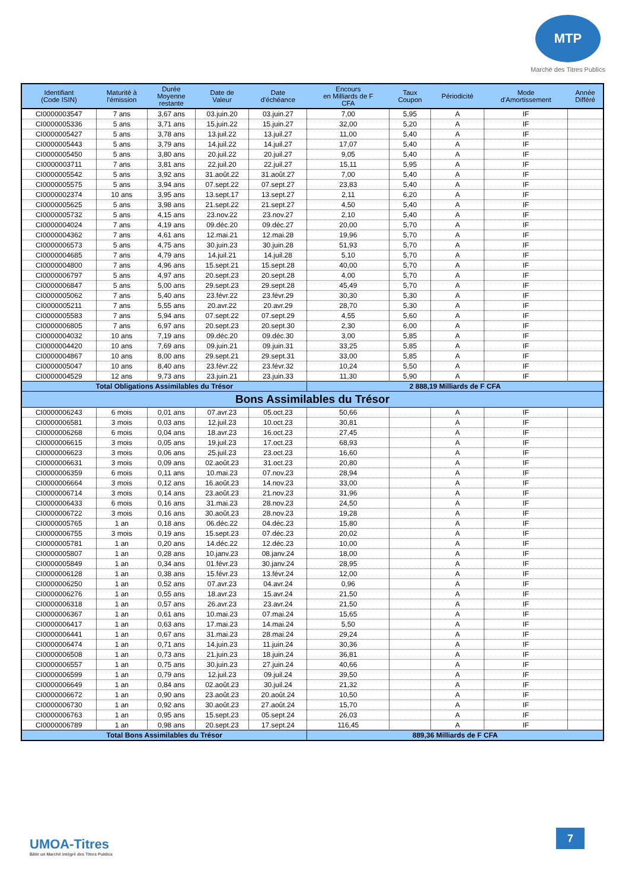MTP
Marché des Titres Publics
| Identifiant (Code ISIN) | Maturité à l'émission | Durée Moyenne restante | Date de Valeur | Date d'échéance | Encours en Milliards de F CFA | Taux Coupon | Périodicité | Mode d'Amortissement | Année Différé |
| --- | --- | --- | --- | --- | --- | --- | --- | --- | --- |
| CI0000003547 | 7 ans | 3,67 ans | 03.juin.20 | 03.juin.27 | 7,00 | 5,95 | A | IF | |
| CI0000005336 | 5 ans | 3,71 ans | 15.juin.22 | 15.juin.27 | 32,00 | 5,20 | A | IF | |
| CI0000005427 | 5 ans | 3,78 ans | 13.juil.22 | 13.juil.27 | 11,00 | 5,40 | A | IF | |
| CI0000005443 | 5 ans | 3,79 ans | 14.juil.22 | 14.juil.27 | 17,07 | 5,40 | A | IF | |
| CI0000005450 | 5 ans | 3,80 ans | 20.juil.22 | 20.juil.27 | 9,05 | 5,40 | A | IF | |
| CI0000003711 | 7 ans | 3,81 ans | 22.juil.20 | 22.juil.27 | 15,11 | 5,95 | A | IF | |
| CI0000005542 | 5 ans | 3,92 ans | 31.août.22 | 31.août.27 | 7,00 | 5,40 | A | IF | |
| CI0000005575 | 5 ans | 3,94 ans | 07.sept.22 | 07.sept.27 | 23,83 | 5,40 | A | IF | |
| CI0000002374 | 10 ans | 3,95 ans | 13.sept.17 | 13.sept.27 | 2,11 | 6,20 | A | IF | |
| CI0000005625 | 5 ans | 3,98 ans | 21.sept.22 | 21.sept.27 | 4,50 | 5,40 | A | IF | |
| CI0000005732 | 5 ans | 4,15 ans | 23.nov.22 | 23.nov.27 | 2,10 | 5,40 | A | IF | |
| CI0000004024 | 7 ans | 4,19 ans | 09.déc.20 | 09.déc.27 | 20,00 | 5,70 | A | IF | |
| CI0000004362 | 7 ans | 4,61 ans | 12.mai.21 | 12.mai.28 | 19,96 | 5,70 | A | IF | |
| CI0000006573 | 5 ans | 4,75 ans | 30.juin.23 | 30.juin.28 | 51,93 | 5,70 | A | IF | |
| CI0000004685 | 7 ans | 4,79 ans | 14.juil.21 | 14.juil.28 | 5,10 | 5,70 | A | IF | |
| CI0000004800 | 7 ans | 4,96 ans | 15.sept.21 | 15.sept.28 | 40,00 | 5,70 | A | IF | |
| CI0000006797 | 5 ans | 4,97 ans | 20.sept.23 | 20.sept.28 | 4,00 | 5,70 | A | IF | |
| CI0000006847 | 5 ans | 5,00 ans | 29.sept.23 | 29.sept.28 | 45,49 | 5,70 | A | IF | |
| CI0000005062 | 7 ans | 5,40 ans | 23.févr.22 | 23.févr.29 | 30,30 | 5,30 | A | IF | |
| CI0000005211 | 7 ans | 5,55 ans | 20.avr.22 | 20.avr.29 | 28,70 | 5,30 | A | IF | |
| CI0000005583 | 7 ans | 5,94 ans | 07.sept.22 | 07.sept.29 | 4,55 | 5,60 | A | IF | |
| CI0000006805 | 7 ans | 6,97 ans | 20.sept.23 | 20.sept.30 | 2,30 | 6,00 | A | IF | |
| CI0000004032 | 10 ans | 7,19 ans | 09.déc.20 | 09.déc.30 | 3,00 | 5,85 | A | IF | |
| CI0000004420 | 10 ans | 7,69 ans | 09.juin.21 | 09.juin.31 | 33,25 | 5,85 | A | IF | |
| CI0000004867 | 10 ans | 8,00 ans | 29.sept.21 | 29.sept.31 | 33,00 | 5,85 | A | IF | |
| CI0000005047 | 10 ans | 8,40 ans | 23.févr.22 | 23.févr.32 | 10,24 | 5,50 | A | IF | |
| CI0000004529 | 12 ans | 9,73 ans | 23.juin.21 | 23.juin.33 | 11,30 | 5,90 | A | IF | |
| Total Obligations Assimilables du Trésor | | | | | 2 888,19 Milliards de F CFA | | | | |
| Bons Assimilables du Trésor | | | | | | | | | |
| CI0000006243 | 6 mois | 0,01 ans | 07.avr.23 | 05.oct.23 | 50,66 | | A | IF | |
| CI0000006581 | 3 mois | 0,03 ans | 12.juil.23 | 10.oct.23 | 30,81 | | A | IF | |
| CI0000006268 | 6 mois | 0,04 ans | 18.avr.23 | 16.oct.23 | 27,45 | | A | IF | |
| CI0000006615 | 3 mois | 0,05 ans | 19.juil.23 | 17.oct.23 | 68,93 | | A | IF | |
| CI0000006623 | 3 mois | 0,06 ans | 25.juil.23 | 23.oct.23 | 16,60 | | A | IF | |
| CI0000006631 | 3 mois | 0,09 ans | 02.août.23 | 31.oct.23 | 20,80 | | A | IF | |
| CI0000006359 | 6 mois | 0,11 ans | 10.mai.23 | 07.nov.23 | 28,94 | | A | IF | |
| CI0000006664 | 3 mois | 0,12 ans | 16.août.23 | 14.nov.23 | 33,00 | | A | IF | |
| CI0000006714 | 3 mois | 0,14 ans | 23.août.23 | 21.nov.23 | 31,96 | | A | IF | |
| CI0000006433 | 6 mois | 0,16 ans | 31.mai.23 | 28.nov.23 | 24,50 | | A | IF | |
| CI0000006722 | 3 mois | 0,16 ans | 30.août.23 | 28.nov.23 | 19,28 | | A | IF | |
| CI0000005765 | 1 an | 0,18 ans | 06.déc.22 | 04.déc.23 | 15,80 | | A | IF | |
| CI0000006755 | 3 mois | 0,19 ans | 15.sept.23 | 07.déc.23 | 20,02 | | A | IF | |
| CI0000005781 | 1 an | 0,20 ans | 14.déc.22 | 12.déc.23 | 10,00 | | A | IF | |
| CI0000005807 | 1 an | 0,28 ans | 10.janv.23 | 08.janv.24 | 18,00 | | A | IF | |
| CI0000005849 | 1 an | 0,34 ans | 01.févr.23 | 30.janv.24 | 28,95 | | A | IF | |
| CI0000006128 | 1 an | 0,38 ans | 15.févr.23 | 13.févr.24 | 12,00 | | A | IF | |
| CI0000006250 | 1 an | 0,52 ans | 07.avr.23 | 04.avr.24 | 0,96 | | A | IF | |
| CI0000006276 | 1 an | 0,55 ans | 18.avr.23 | 15.avr.24 | 21,50 | | A | IF | |
| CI0000006318 | 1 an | 0,57 ans | 26.avr.23 | 23.avr.24 | 21,50 | | A | IF | |
| CI0000006367 | 1 an | 0,61 ans | 10.mai.23 | 07.mai.24 | 15,65 | | A | IF | |
| CI0000006417 | 1 an | 0,63 ans | 17.mai.23 | 14.mai.24 | 5,50 | | A | IF | |
| CI0000006441 | 1 an | 0,67 ans | 31.mai.23 | 28.mai.24 | 29,24 | | A | IF | |
| CI0000006474 | 1 an | 0,71 ans | 14.juin.23 | 11.juin.24 | 30,36 | | A | IF | |
| CI0000006508 | 1 an | 0,73 ans | 21.juin.23 | 18.juin.24 | 36,81 | | A | IF | |
| CI0000006557 | 1 an | 0,75 ans | 30.juin.23 | 27.juin.24 | 40,66 | | A | IF | |
| CI0000006599 | 1 an | 0,79 ans | 12.juil.23 | 09.juil.24 | 39,50 | | A | IF | |
| CI0000006649 | 1 an | 0,84 ans | 02.août.23 | 30.juil.24 | 21,32 | | A | IF | |
| CI0000006672 | 1 an | 0,90 ans | 23.août.23 | 20.août.24 | 10,50 | | A | IF | |
| CI0000006730 | 1 an | 0,92 ans | 30.août.23 | 27.août.24 | 15,70 | | A | IF | |
| CI0000006763 | 1 an | 0,95 ans | 15.sept.23 | 05.sept.24 | 26,03 | | A | IF | |
| CI0000006789 | 1 an | 0,98 ans | 20.sept.23 | 17.sept.24 | 116,45 | | A | IF | |
| Total Bons Assimilables du Trésor | | | | | 889,36 Milliards de F CFA | | | | |
UMOA-Titres
Bâtir un Marché intégré des Titres Publics
7